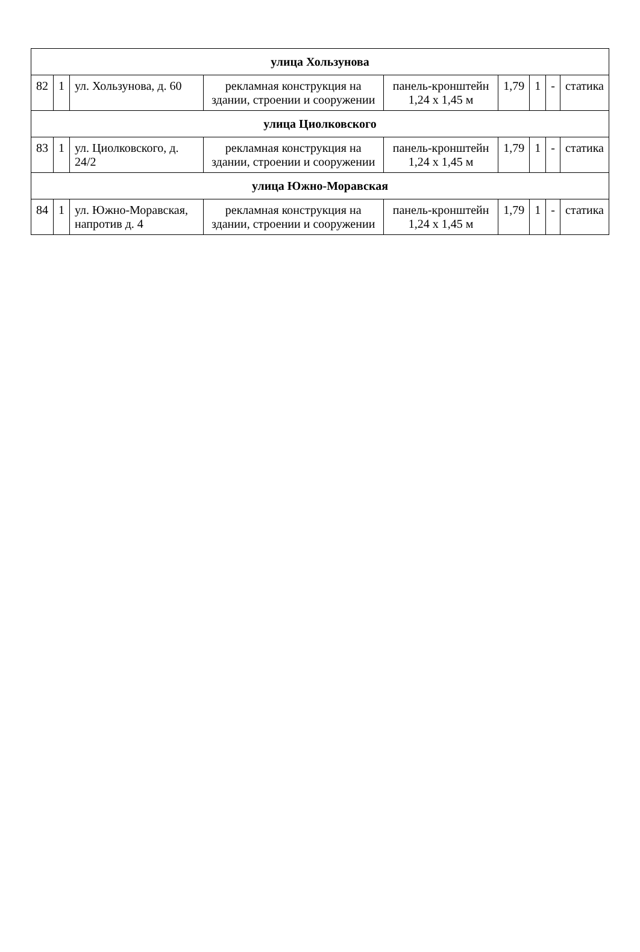| улица Хользунова | | | | | | | | |
| 82 | 1 | ул. Хользунова, д. 60 | рекламная конструкция на здании, строении и сооружении | панель-кронштейн 1,24 х 1,45 м | 1,79 | 1 | - | статика |
| улица Циолковского | | | | | | | | |
| 83 | 1 | ул. Циолковского, д. 24/2 | рекламная конструкция на здании, строении и сооружении | панель-кронштейн 1,24 х 1,45 м | 1,79 | 1 | - | статика |
| улица Южно-Моравская | | | | | | | | |
| 84 | 1 | ул. Южно-Моравская, напротив д. 4 | рекламная конструкция на здании, строении и сооружении | панель-кронштейн 1,24 х 1,45 м | 1,79 | 1 | - | статика |